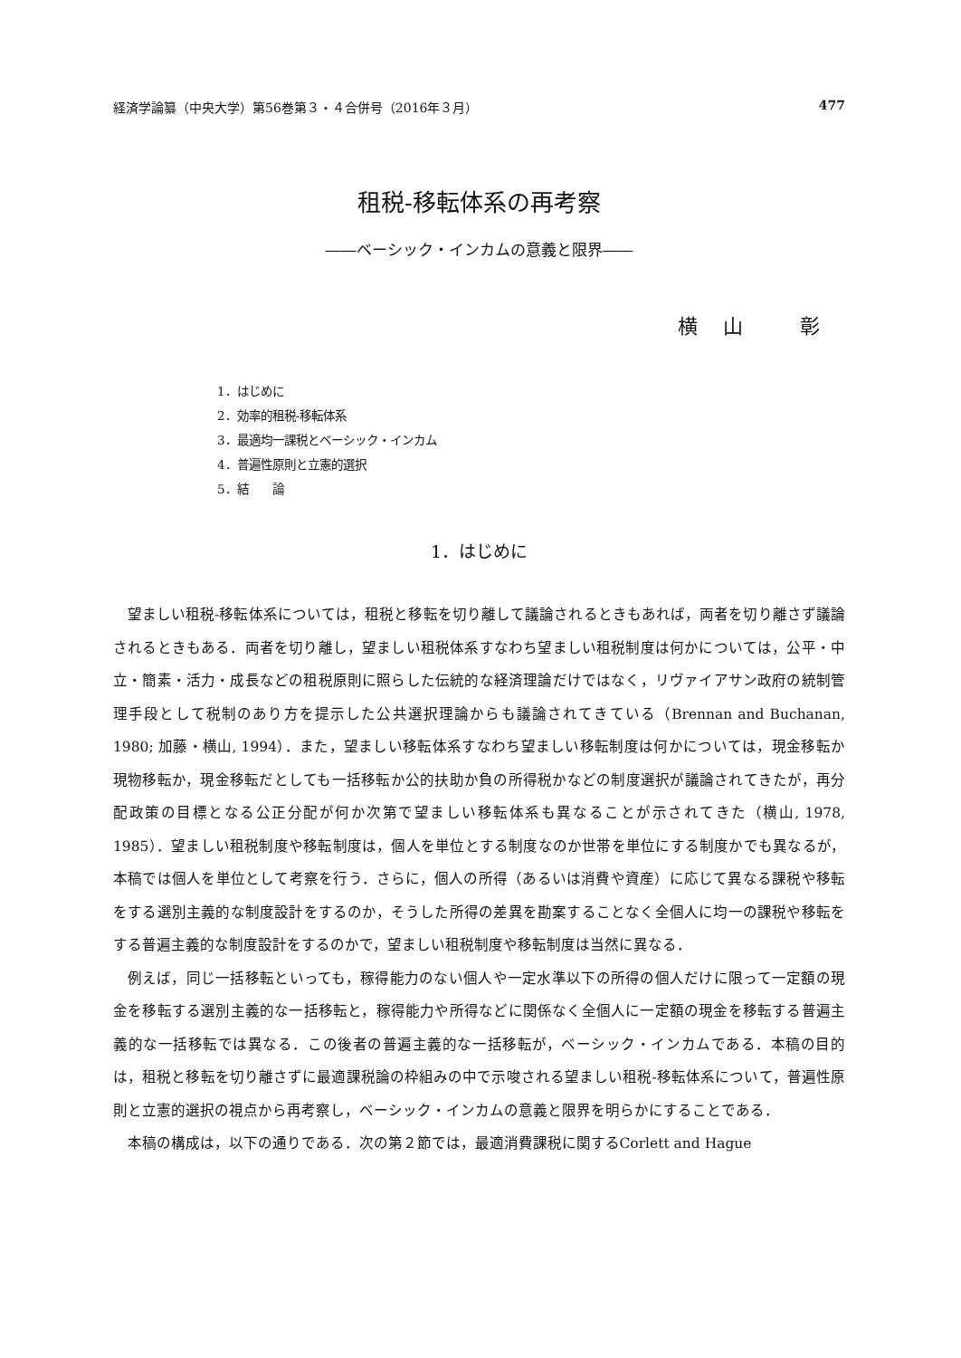経済学論纂（中央大学）第56巻第３・４合併号（2016年３月） 477
租税-移転体系の再考察
――ベーシック・インカムの意義と限界――
横山 彰
1．はじめに
2．効率的租税-移転体系
3．最適均一課税とベーシック・インカム
4．普遍性原則と立憲的選択
5．結　　論
1．はじめに
望ましい租税-移転体系については，租税と移転を切り離して議論されるときもあれば，両者を切り離さず議論されるときもある．両者を切り離し，望ましい租税体系すなわち望ましい租税制度は何かについては，公平・中立・簡素・活力・成長などの租税原則に照らした伝統的な経済理論だけではなく，リヴァイアサン政府の統制管理手段として税制のあり方を提示した公共選択理論からも議論されてきている（Brennan and Buchanan, 1980; 加藤・横山, 1994）．また，望ましい移転体系すなわち望ましい移転制度は何かについては，現金移転か現物移転か，現金移転だとしても一括移転か公的扶助か負の所得税かなどの制度選択が議論されてきたが，再分配政策の目標となる公正分配が何か次第で望ましい移転体系も異なることが示されてきた（横山, 1978, 1985）．望ましい租税制度や移転制度は，個人を単位とする制度なのか世帯を単位にする制度かでも異なるが，本稿では個人を単位として考察を行う．さらに，個人の所得（あるいは消費や資産）に応じて異なる課税や移転をする選別主義的な制度設計をするのか，そうした所得の差異を勘案することなく全個人に均一の課税や移転をする普遍主義的な制度設計をするのかで，望ましい租税制度や移転制度は当然に異なる．
例えば，同じ一括移転といっても，稼得能力のない個人や一定水準以下の所得の個人だけに限って一定額の現金を移転する選別主義的な一括移転と，稼得能力や所得などに関係なく全個人に一定額の現金を移転する普遍主義的な一括移転では異なる．この後者の普遍主義的な一括移転が，ベーシック・インカムである．本稿の目的は，租税と移転を切り離さずに最適課税論の枠組みの中で示唆される望ましい租税-移転体系について，普遍性原則と立憲的選択の視点から再考察し，ベーシック・インカムの意義と限界を明らかにすることである．
本稿の構成は，以下の通りである．次の第２節では，最適消費課税に関するCorlett and Hague